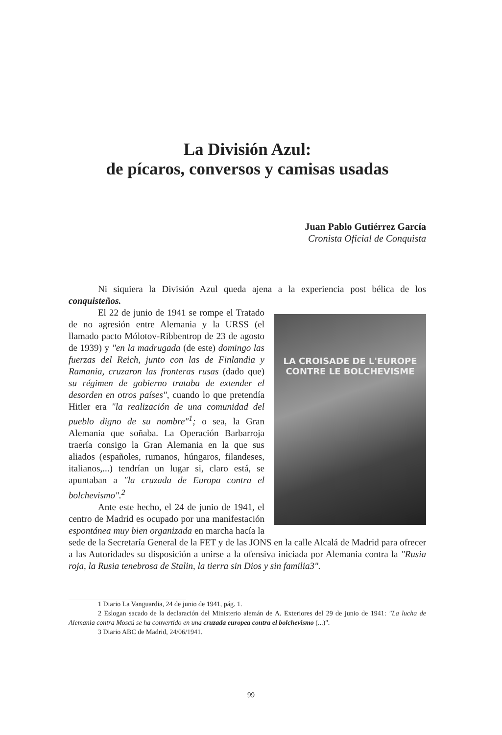La División Azul:
de pícaros, conversos y camisas usadas
Juan Pablo Gutiérrez García
Cronista Oficial de Conquista
Ni siquiera la División Azul queda ajena a la experiencia post bélica de los conquisteños.
LA CROISADE DE L'EUROPE
CONTRE LE BOLCHEVISME
El 22 de junio de 1941 se rompe el Tratado de no agresión entre Alemania y la URSS (el llamado pacto Mólotov-Ribbentrop de 23 de agosto de 1939) y "en la madrugada (de este) domingo las fuerzas del Reich, junto con las de Finlandia y Ramania, cruzaron las fronteras rusas (dado que) su régimen de gobierno trataba de extender el desorden en otros países", cuando lo que pretendía Hitler era "la realización de una comunidad del pueblo digno de su nombre"<sup>1</sup>; o sea, la Gran Alemania que soñaba. La Operación Barbarroja traería consigo la Gran Alemania en la que sus aliados (españoles, rumanos, húngaros, filandeses, italianos,...) tendrían un lugar si, claro está, se apuntaban a "la cruzada de Europa contra el bolchevismo".<sup>2</sup>
Ante este hecho, el 24 de junio de 1941, el centro de Madrid es ocupado por una manifestación espontánea muy bien organizada en marcha hacía la sede de la Secretaría General de la FET y de las JONS en la calle Alcalá de Madrid para ofrecer a las Autoridades su disposición a unirse a la ofensiva iniciada por Alemania contra la "Rusia roja, la Rusia tenebrosa de Stalin, la tierra sin Dios y sin familia3".
1 Diario La Vanguardia, 24 de junio de 1941, pág. 1.
2 Eslogan sacado de la declaración del Ministerio alemán de A. Exteriores del 29 de junio de 1941: "La lucha de Alemania contra Moscú se ha convertido en una cruzada europea contra el bolchevismo (...)".
3 Diario ABC de Madrid, 24/06/1941.
99